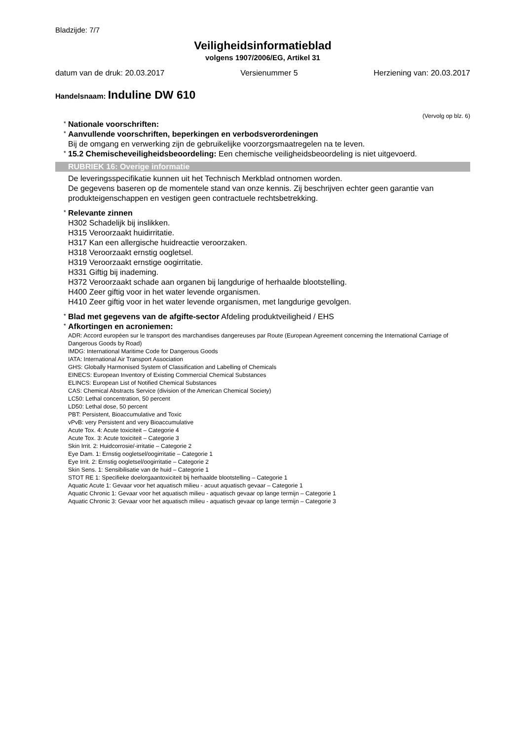Bladzijde: 7/7
Veiligheidsinformatieblad
volgens 1907/2006/EG, Artikel 31
datum van de druk: 20.03.2017 Versienummer 5 Herziening van: 20.03.2017
Handelsnaam: Induline DW 610
(Vervolg op blz. 6)
* Nationale voorschriften:
* Aanvullende voorschriften, beperkingen en verbodsverordeningen
Bij de omgang en verwerking zijn de gebruikelijke voorzorgsmaatregelen na te leven.
* 15.2 Chemischeveiligheidsbeoordeling: Een chemische veiligheidsbeoordeling is niet uitgevoerd.
RUBRIEK 16: Overige informatie
De leveringsspecifikatie kunnen uit het Technisch Merkblad ontnomen worden.
De gegevens baseren op de momentele stand van onze kennis. Zij beschrijven echter geen garantie van produkteigenschappen en vestigen geen contractuele rechtsbetrekking.
* Relevante zinnen
H302 Schadelijk bij inslikken.
H315 Veroorzaakt huidirritatie.
H317 Kan een allergische huidreactie veroorzaken.
H318 Veroorzaakt ernstig oogletsel.
H319 Veroorzaakt ernstige oogirritatie.
H331 Giftig bij inademing.
H372 Veroorzaakt schade aan organen bij langdurige of herhaalde blootstelling.
H400 Zeer giftig voor in het water levende organismen.
H410 Zeer giftig voor in het water levende organismen, met langdurige gevolgen.
* Blad met gegevens van de afgifte-sector Afdeling produktveiligheid / EHS
* Afkortingen en acroniemen:
ADR: Accord européen sur le transport des marchandises dangereuses par Route (European Agreement concerning the International Carriage of Dangerous Goods by Road)
IMDG: International Maritime Code for Dangerous Goods
IATA: International Air Transport Association
GHS: Globally Harmonised System of Classification and Labelling of Chemicals
EINECS: European Inventory of Existing Commercial Chemical Substances
ELINCS: European List of Notified Chemical Substances
CAS: Chemical Abstracts Service (division of the American Chemical Society)
LC50: Lethal concentration, 50 percent
LD50: Lethal dose, 50 percent
PBT: Persistent, Bioaccumulative and Toxic
vPvB: very Persistent and very Bioaccumulative
Acute Tox. 4: Acute toxiciteit – Categorie 4
Acute Tox. 3: Acute toxiciteit – Categorie 3
Skin Irrit. 2: Huidcorrosie/-irritatie – Categorie 2
Eye Dam. 1: Ernstig oogletsel/oogirritatie – Categorie 1
Eye Irrit. 2: Ernstig oogletsel/oogirritatie – Categorie 2
Skin Sens. 1: Sensibilisatie van de huid – Categorie 1
STOT RE 1: Specifieke doelorgaantoxiciteit bij herhaalde blootstelling – Categorie 1
Aquatic Acute 1: Gevaar voor het aquatisch milieu - acuut aquatisch gevaar – Categorie 1
Aquatic Chronic 1: Gevaar voor het aquatisch milieu - aquatisch gevaar op lange termijn – Categorie 1
Aquatic Chronic 3: Gevaar voor het aquatisch milieu - aquatisch gevaar op lange termijn – Categorie 3